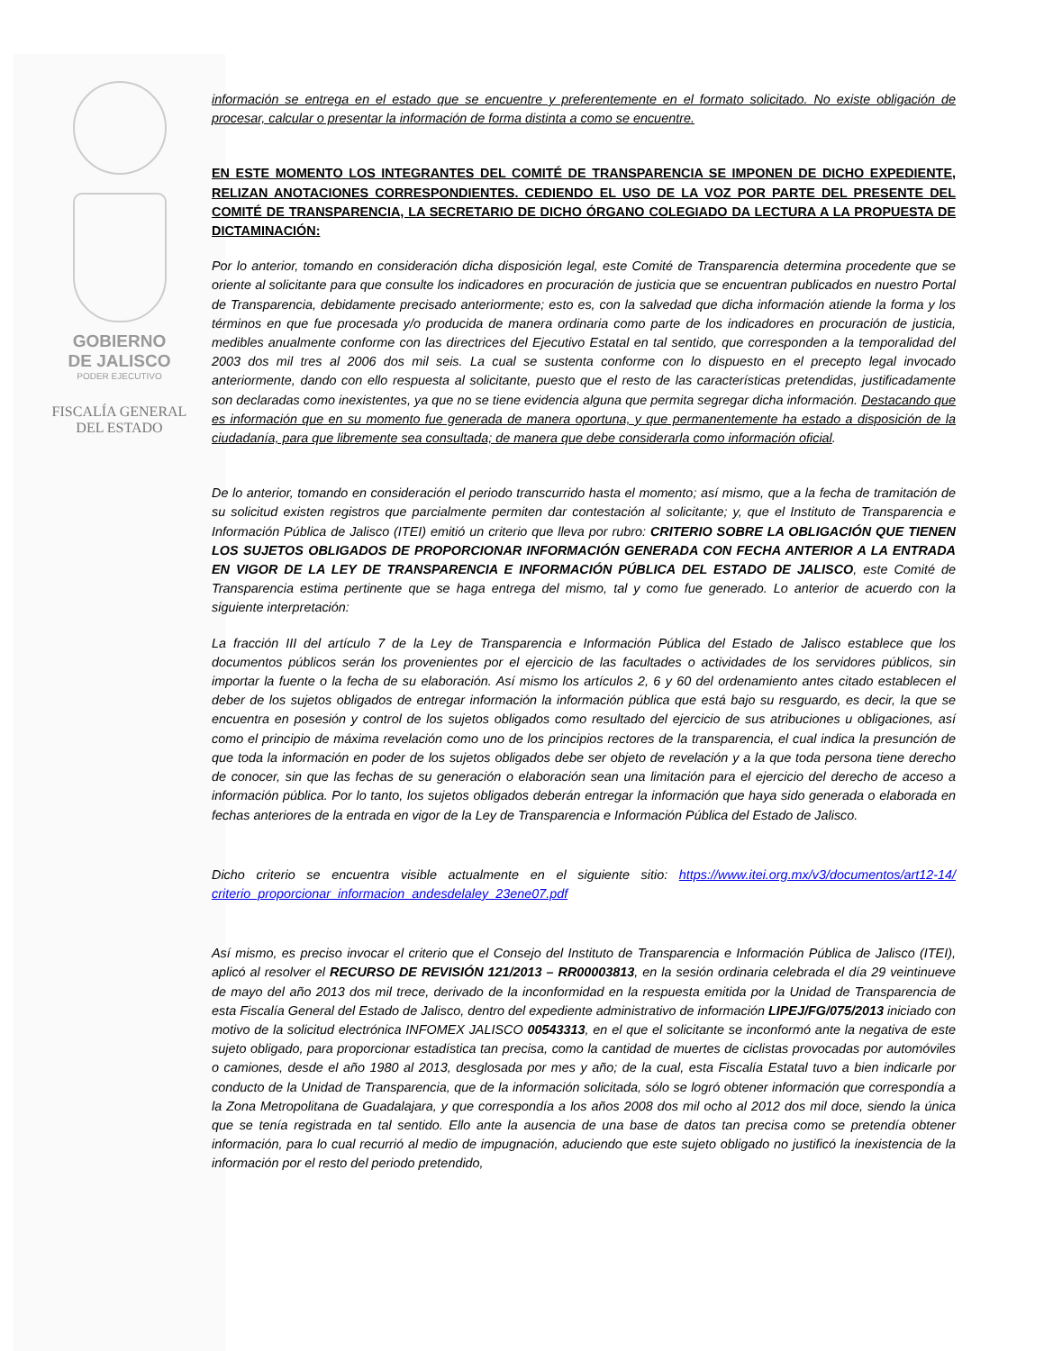GOBIERNO
DE JALISCO
PODER EJECUTIVO
FISCALÍA GENERAL
DEL ESTADO
información se entrega en el estado que se encuentre y preferentemente en el formato solicitado. No existe obligación de procesar, calcular o presentar la información de forma distinta a como se encuentre.
EN ESTE MOMENTO LOS INTEGRANTES DEL COMITÉ DE TRANSPARENCIA SE IMPONEN DE DICHO EXPEDIENTE, RELIZAN ANOTACIONES CORRESPONDIENTES. CEDIENDO EL USO DE LA VOZ POR PARTE DEL PRESENTE DEL COMITÉ DE TRANSPARENCIA, LA SECRETARIO DE DICHO ÓRGANO COLEGIADO DA LECTURA A LA PROPUESTA DE DICTAMINACIÓN:
Por lo anterior, tomando en consideración dicha disposición legal, este Comité de Transparencia determina procedente que se oriente al solicitante para que consulte los indicadores en procuración de justicia que se encuentran publicados en nuestro Portal de Transparencia, debidamente precisado anteriormente; esto es, con la salvedad que dicha información atiende la forma y los términos en que fue procesada y/o producida de manera ordinaria como parte de los indicadores en procuración de justicia, medibles anualmente conforme con las directrices del Ejecutivo Estatal en tal sentido, que corresponden a la temporalidad del 2003 dos mil tres al 2006 dos mil seis. La cual se sustenta conforme con lo dispuesto en el precepto legal invocado anteriormente, dando con ello respuesta al solicitante, puesto que el resto de las características pretendidas, justificadamente son declaradas como inexistentes, ya que no se tiene evidencia alguna que permita segregar dicha información. Destacando que es información que en su momento fue generada de manera oportuna, y que permanentemente ha estado a disposición de la ciudadanía, para que libremente sea consultada; de manera que debe considerarla como información oficial.
De lo anterior, tomando en consideración el periodo transcurrido hasta el momento; así mismo, que a la fecha de tramitación de su solicitud existen registros que parcialmente permiten dar contestación al solicitante; y, que el Instituto de Transparencia e Información Pública de Jalisco (ITEI) emitió un criterio que lleva por rubro: CRITERIO SOBRE LA OBLIGACIÓN QUE TIENEN LOS SUJETOS OBLIGADOS DE PROPORCIONAR INFORMACIÓN GENERADA CON FECHA ANTERIOR A LA ENTRADA EN VIGOR DE LA LEY DE TRANSPARENCIA E INFORMACIÓN PÚBLICA DEL ESTADO DE JALISCO, este Comité de Transparencia estima pertinente que se haga entrega del mismo, tal y como fue generado. Lo anterior de acuerdo con la siguiente interpretación:
La fracción III del artículo 7 de la Ley de Transparencia e Información Pública del Estado de Jalisco establece que los documentos públicos serán los provenientes por el ejercicio de las facultades o actividades de los servidores públicos, sin importar la fuente o la fecha de su elaboración. Así mismo los artículos 2, 6 y 60 del ordenamiento antes citado establecen el deber de los sujetos obligados de entregar información la información pública que está bajo su resguardo, es decir, la que se encuentra en posesión y control de los sujetos obligados como resultado del ejercicio de sus atribuciones u obligaciones, así como el principio de máxima revelación como uno de los principios rectores de la transparencia, el cual indica la presunción de que toda la información en poder de los sujetos obligados debe ser objeto de revelación y a la que toda persona tiene derecho de conocer, sin que las fechas de su generación o elaboración sean una limitación para el ejercicio del derecho de acceso a información pública. Por lo tanto, los sujetos obligados deberán entregar la información que haya sido generada o elaborada en fechas anteriores de la entrada en vigor de la Ley de Transparencia e Información Pública del Estado de Jalisco.
Dicho criterio se encuentra visible actualmente en el siguiente sitio: https://www.itei.org.mx/v3/documentos/art12-14/ criterio_proporcionar_informacion_andesdelaley_23ene07.pdf
Así mismo, es preciso invocar el criterio que el Consejo del Instituto de Transparencia e Información Pública de Jalisco (ITEI), aplicó al resolver el RECURSO DE REVISIÓN 121/2013 – RR00003813, en la sesión ordinaria celebrada el día 29 veintinueve de mayo del año 2013 dos mil trece, derivado de la inconformidad en la respuesta emitida por la Unidad de Transparencia de esta Fiscalía General del Estado de Jalisco, dentro del expediente administrativo de información LIPEJ/FG/075/2013 iniciado con motivo de la solicitud electrónica INFOMEX JALISCO 00543313, en el que el solicitante se inconformó ante la negativa de este sujeto obligado, para proporcionar estadística tan precisa, como la cantidad de muertes de ciclistas provocadas por automóviles o camiones, desde el año 1980 al 2013, desglosada por mes y año; de la cual, esta Fiscalía Estatal tuvo a bien indicarle por conducto de la Unidad de Transparencia, que de la información solicitada, sólo se logró obtener información que correspondía a la Zona Metropolitana de Guadalajara, y que correspondía a los años 2008 dos mil ocho al 2012 dos mil doce, siendo la única que se tenía registrada en tal sentido. Ello ante la ausencia de una base de datos tan precisa como se pretendía obtener información, para lo cual recurrió al medio de impugnación, aduciendo que este sujeto obligado no justificó la inexistencia de la información por el resto del periodo pretendido,